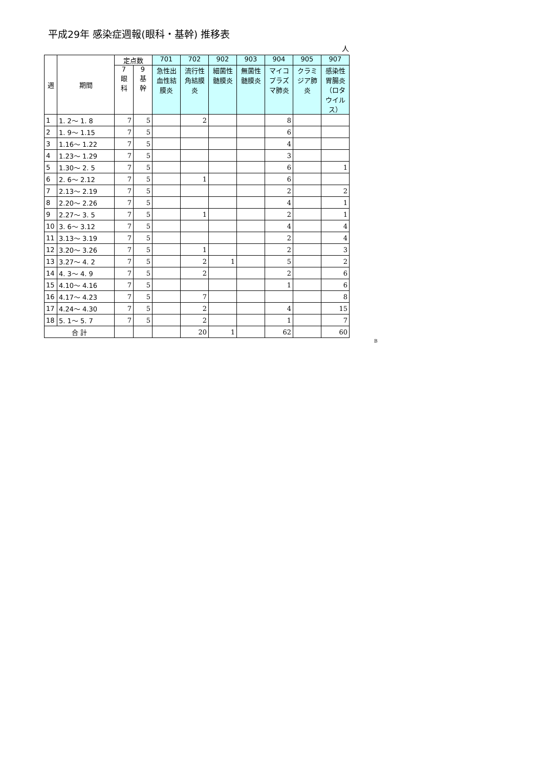平成29年 感染症週報(眼科・基幹) 推移表
人
| 週 | 期間 | 定点数 | | 701 | 702 | 902 | 903 | 904 | 905 | 907 |
| --- | --- | --- | --- | --- | --- | --- | --- | --- | --- | --- |
| | | 7 眼 科 | 9 基 幹 | 急性出血性結膜炎 | 流行性角結膜炎 | 細菌性髄膜炎 | 無菌性髄膜炎 | マイコプラズマ肺炎 | クラミジア肺炎 | 感染性胃腸炎（ロタウイルス） |
| 1 | 1. 2〜 1. 8 | 7 | 5 | | 2 | | | 8 | | |
| 2 | 1. 9〜 1.15 | 7 | 5 | | | | | 6 | | |
| 3 | 1.16〜 1.22 | 7 | 5 | | | | | 4 | | |
| 4 | 1.23〜 1.29 | 7 | 5 | | | | | 3 | | |
| 5 | 1.30〜 2. 5 | 7 | 5 | | | | | 6 | | 1 |
| 6 | 2. 6〜 2.12 | 7 | 5 | | 1 | | | 6 | | |
| 7 | 2.13〜 2.19 | 7 | 5 | | | | | 2 | | 2 |
| 8 | 2.20〜 2.26 | 7 | 5 | | | | | 4 | | 1 |
| 9 | 2.27〜 3. 5 | 7 | 5 | | 1 | | | 2 | | 1 |
| 10 | 3. 6〜 3.12 | 7 | 5 | | | | | 4 | | 4 |
| 11 | 3.13〜 3.19 | 7 | 5 | | | | | 2 | | 4 |
| 12 | 3.20〜 3.26 | 7 | 5 | | 1 | | | 2 | | 3 |
| 13 | 3.27〜 4. 2 | 7 | 5 | | 2 | 1 | | 5 | | 2 |
| 14 | 4. 3〜 4. 9 | 7 | 5 | | 2 | | | 2 | | 6 |
| 15 | 4.10〜 4.16 | 7 | 5 | | | | | 1 | | 6 |
| 16 | 4.17〜 4.23 | 7 | 5 | | 7 | | | | | 8 |
| 17 | 4.24〜 4.30 | 7 | 5 | | 2 | | | 4 | | 15 |
| 18 | 5. 1〜 5. 7 | 7 | 5 | | 2 | | | 1 | | 7 |
| 合 計 | | | | | 20 | 1 | | 62 | | 60 |
B